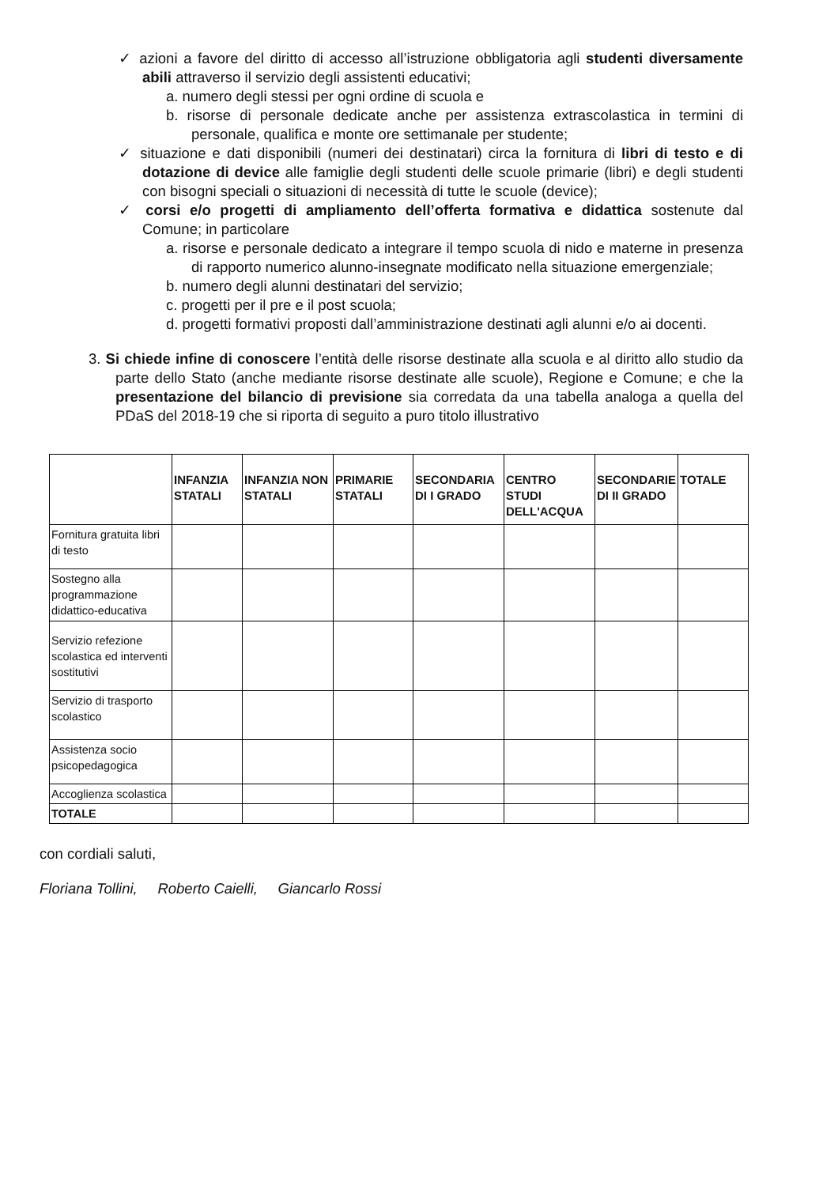✓ azioni a favore del diritto di accesso all’istruzione obbligatoria agli studenti diversamente abili attraverso il servizio degli assistenti educativi;
a. numero degli stessi per ogni ordine di scuola e
b. risorse di personale dedicate anche per assistenza extrascolastica in termini di personale, qualifica e monte ore settimanale per studente;
✓ situazione e dati disponibili (numeri dei destinatari) circa la fornitura di libri di testo e di dotazione di device alle famiglie degli studenti delle scuole primarie (libri) e degli studenti con bisogni speciali o situazioni di necessità di tutte le scuole (device);
✓ corsi e/o progetti di ampliamento dell’offerta formativa e didattica sostenute dal Comune; in particolare
a. risorse e personale dedicato a integrare il tempo scuola di nido e materne in presenza di rapporto numerico alunno-insegnate modificato nella situazione emergenziale;
b. numero degli alunni destinatari del servizio;
c. progetti per il pre e il post scuola;
d. progetti formativi proposti dall’amministrazione destinati agli alunni e/o ai docenti.
3. Si chiede infine di conoscere l’entità delle risorse destinate alla scuola e al diritto allo studio da parte dello Stato (anche mediante risorse destinate alle scuole), Regione e Comune; e che la presentazione del bilancio di previsione sia corredata da una tabella analoga a quella del PDaS del 2018-19 che si riporta di seguito a puro titolo illustrativo
| | INFANZIA STATALI | INFANZIA NON STATALI | PRIMARIE STATALI | SECONDARIA DI I GRADO | CENTRO STUDI DELL'ACQUA | SECONDARIE DI II GRADO | TOTALE |
| --- | --- | --- | --- | --- | --- | --- | --- |
| Fornitura gratuita libri di testo | | | | | | | |
| Sostegno alla programmazione didattico-educativa | | | | | | | |
| Servizio refezione scolastica ed interventi sostitutivi | | | | | | | |
| Servizio di trasporto scolastico | | | | | | | |
| Assistenza socio psicopedagogica | | | | | | | |
| Accoglienza scolastica | | | | | | | |
| TOTALE | | | | | | | |
con cordiali saluti,
Floriana Tollini, Roberto Caielli, Giancarlo Rossi